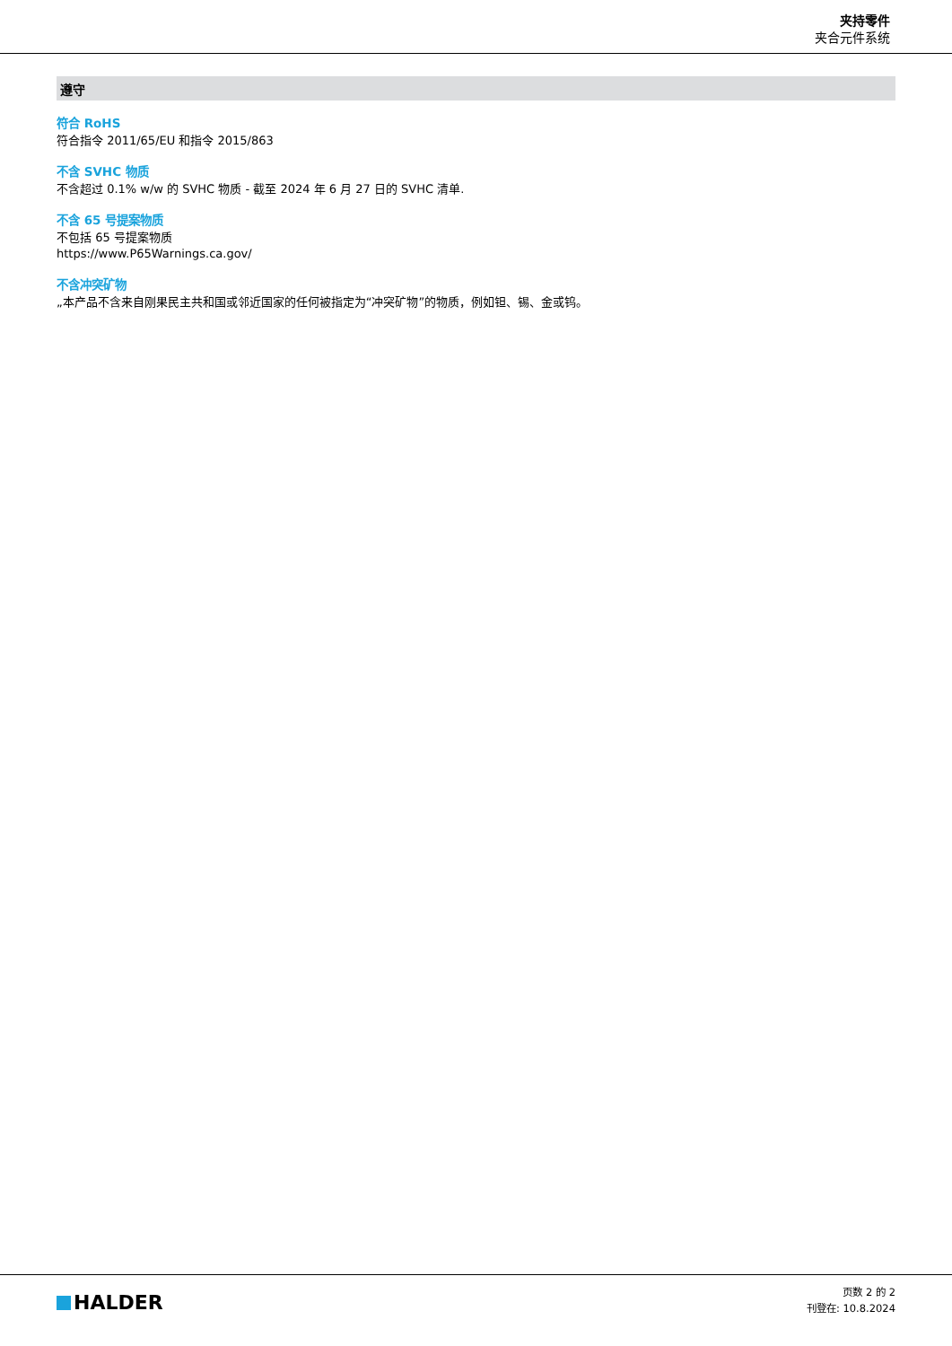夹持零件
夹合元件系统
遵守
符合 RoHS
符合指令 2011/65/EU 和指令 2015/863
不含 SVHC 物质
不含超过 0.1% w/w 的 SVHC 物质 - 截至 2024 年 6 月 27 日的 SVHC 清单.
不含 65 号提案物质
不包括 65 号提案物质
https://www.P65Warnings.ca.gov/
不含冲突矿物
„本产品不含来自刚果民主共和国或邻近国家的任何被指定为“冲突矿物”的物质，例如钽、锡、金或钨。
HALDER
页数 2 的 2
刊登在: 10.8.2024